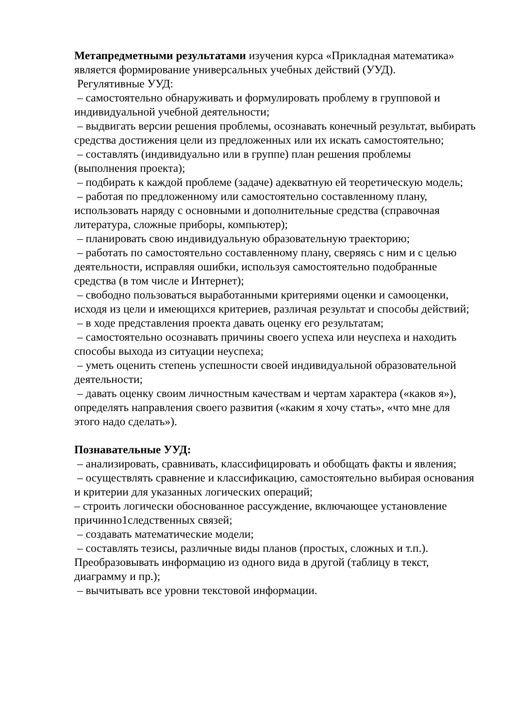Метапредметными результатами изучения курса «Прикладная математика» является формирование универсальных учебных действий (УУД).
Регулятивные УУД:
– самостоятельно обнаруживать и формулировать проблему в групповой и индивидуальной учебной деятельности;
– выдвигать версии решения проблемы, осознавать конечный результат, выбирать средства достижения цели из предложенных или их искать самостоятельно;
– составлять (индивидуально или в группе) план решения проблемы (выполнения проекта);
– подбирать к каждой проблеме (задаче) адекватную ей теоретическую модель;
– работая по предложенному или самостоятельно составленному плану, использовать наряду с основными и дополнительные средства (справочная литература, сложные приборы, компьютер);
– планировать свою индивидуальную образовательную траекторию;
– работать по самостоятельно составленному плану, сверяясь с ним и с целью деятельности, исправляя ошибки, используя самостоятельно подобранные средства (в том числе и Интернет);
– свободно пользоваться выработанными критериями оценки и самооценки, исходя из цели и имеющихся критериев, различая результат и способы действий;
– в ходе представления проекта давать оценку его результатам;
– самостоятельно осознавать причины своего успеха или неуспеха и находить способы выхода из ситуации неуспеха;
– уметь оценить степень успешности своей индивидуальной образовательной деятельности;
– давать оценку своим личностным качествам и чертам характера («каков я»), определять направления своего развития («каким я хочу стать», «что мне для этого надо сделать»).
Познавательные УУД:
– анализировать, сравнивать, классифицировать и обобщать факты и явления;
– осуществлять сравнение и классификацию, самостоятельно выбирая основания и критерии для указанных логических операций;
– строить логически обоснованное рассуждение, включающее установление причинно1следственных связей;
– создавать математические модели;
– составлять тезисы, различные виды планов (простых, сложных и т.п.). Преобразовывать информацию из одного вида в другой (таблицу в текст, диаграмму и пр.);
– вычитывать все уровни текстовой информации.